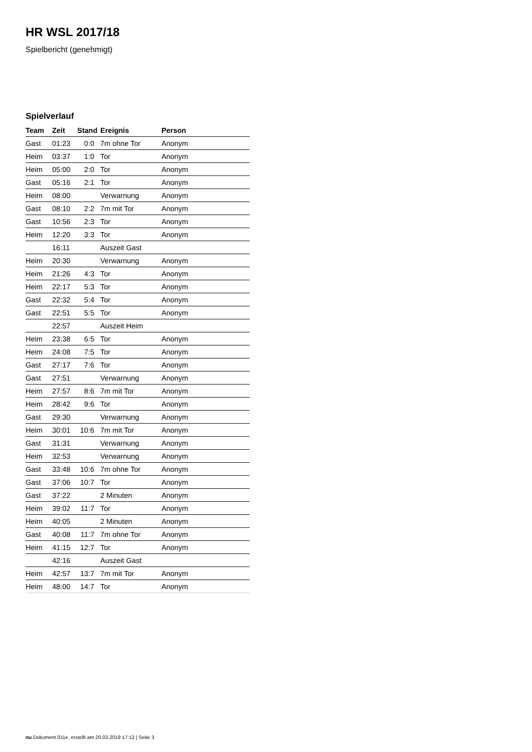HR WSL 2017/18
Spielbericht (genehmigt)
Spielverlauf
| Team | Zeit | Stand | Ereignis | Person |
| --- | --- | --- | --- | --- |
| Gast | 01:23 | 0:0 | 7m ohne Tor | Anonym |
| Heim | 03:37 | 1:0 | Tor | Anonym |
| Heim | 05:00 | 2:0 | Tor | Anonym |
| Gast | 05:16 | 2:1 | Tor | Anonym |
| Heim | 08:00 | | Verwarnung | Anonym |
| Gast | 08:10 | 2:2 | 7m mit Tor | Anonym |
| Gast | 10:56 | 2:3 | Tor | Anonym |
| Heim | 12:20 | 3:3 | Tor | Anonym |
| | 16:11 | | Auszeit Gast | |
| Heim | 20:30 | | Verwarnung | Anonym |
| Heim | 21:26 | 4:3 | Tor | Anonym |
| Heim | 22:17 | 5:3 | Tor | Anonym |
| Gast | 22:32 | 5:4 | Tor | Anonym |
| Gast | 22:51 | 5:5 | Tor | Anonym |
| | 22:57 | | Auszeit Heim | |
| Heim | 23:38 | 6:5 | Tor | Anonym |
| Heim | 24:08 | 7:5 | Tor | Anonym |
| Gast | 27:17 | 7:6 | Tor | Anonym |
| Gast | 27:51 | | Verwarnung | Anonym |
| Heim | 27:57 | 8:6 | 7m mit Tor | Anonym |
| Heim | 28:42 | 9:6 | Tor | Anonym |
| Gast | 29:30 | | Verwarnung | Anonym |
| Heim | 30:01 | 10:6 | 7m mit Tor | Anonym |
| Gast | 31:31 | | Verwarnung | Anonym |
| Heim | 32:53 | | Verwarnung | Anonym |
| Gast | 33:48 | 10:6 | 7m ohne Tor | Anonym |
| Gast | 37:06 | 10:7 | Tor | Anonym |
| Gast | 37:22 | | 2 Minuten | Anonym |
| Heim | 39:02 | 11:7 | Tor | Anonym |
| Heim | 40:05 | | 2 Minuten | Anonym |
| Gast | 40:08 | 11:7 | 7m ohne Tor | Anonym |
| Heim | 41:15 | 12:7 | Tor | Anonym |
| | 42:16 | | Auszeit Gast | |
| Heim | 42:57 | 13:7 | 7m mit Tor | Anonym |
| Heim | 48:00 | 14:7 | Tor | Anonym |
nu.Dokument 011e, erstellt am 20.03.2019 17:12 | Seite 3